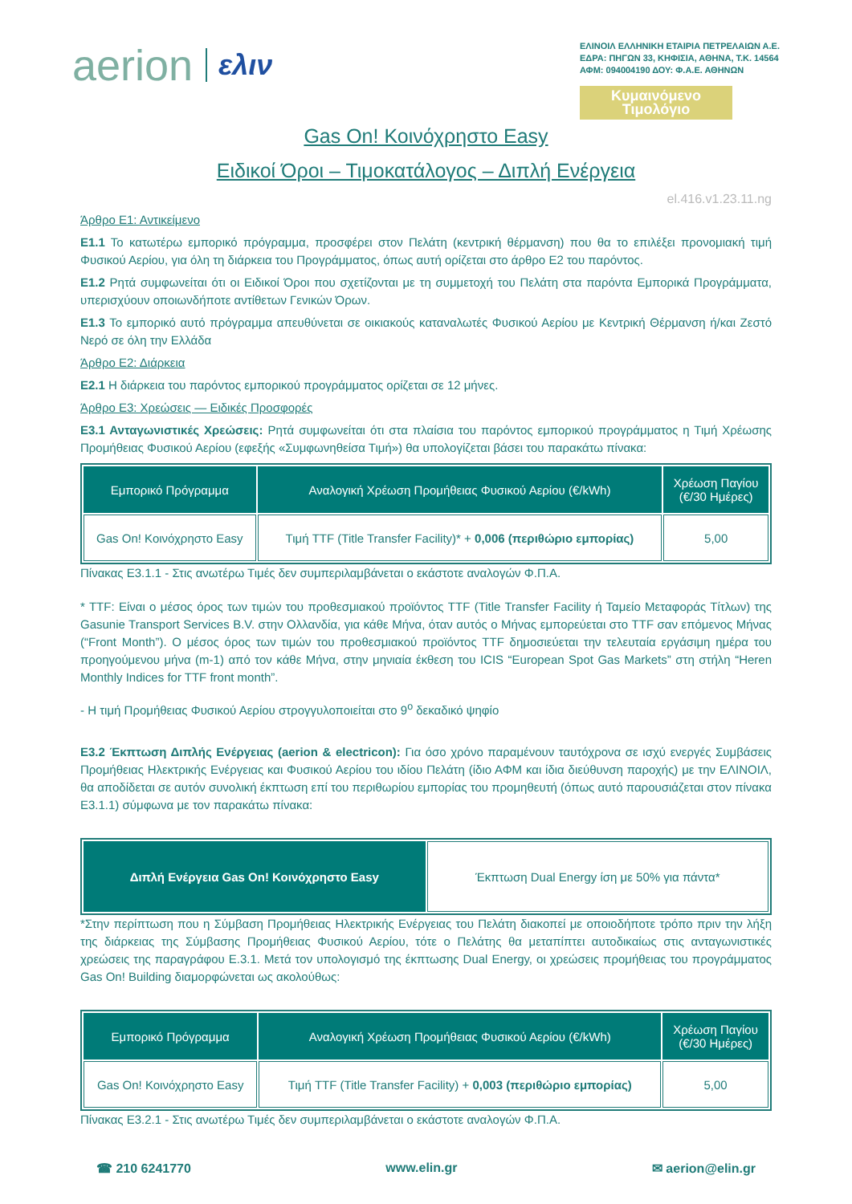aerion ελιν
ΕΛΙΝΟΙΛ ΕΛΛΗΝΙΚΗ ΕΤΑΙΡΙΑ ΠΕΤΡΕΛΑΙΩΝ Α.Ε.
ΕΔΡΑ: ΠΗΓΩΝ 33, ΚΗΦΙΣΙΑ, ΑΘΗΝΑ, Τ.Κ. 14564
ΑΦΜ: 094004190 ΔΟΥ: Φ.Α.Ε. ΑΘΗΝΩΝ
Κυμαινόμενο Τιμολόγιο
Gas On! Κοινόχρηστο Easy
Ειδικοί Όροι – Τιμοκατάλογος – Διπλή Ενέργεια
el.416.v1.23.11.ng
Άρθρο Ε1: Αντικείμενο
Ε1.1 Το κατωτέρω εμπορικό πρόγραμμα, προσφέρει στον Πελάτη (κεντρική θέρμανση) που θα το επιλέξει προνομιακή τιμή Φυσικού Αερίου, για όλη τη διάρκεια του Προγράμματος, όπως αυτή ορίζεται στο άρθρο Ε2 του παρόντος.
Ε1.2 Ρητά συμφωνείται ότι οι Ειδικοί Όροι που σχετίζονται με τη συμμετοχή του Πελάτη στα παρόντα Εμπορικά Προγράμματα, υπερισχύουν οποιωνδήποτε αντίθετων Γενικών Όρων.
Ε1.3 Το εμπορικό αυτό πρόγραμμα απευθύνεται σε οικιακούς καταναλωτές Φυσικού Αερίου με Κεντρική Θέρμανση ή/και Ζεστό Νερό σε όλη την Ελλάδα
Άρθρο Ε2: Διάρκεια
Ε2.1 Η διάρκεια του παρόντος εμπορικού προγράμματος ορίζεται σε 12 μήνες.
Άρθρο Ε3: Χρεώσεις — Ειδικές Προσφορές
Ε3.1 Ανταγωνιστικές Χρεώσεις: Ρητά συμφωνείται ότι στα πλαίσια του παρόντος εμπορικού προγράμματος η Τιμή Χρέωσης Προμήθειας Φυσικού Αερίου (εφεξής «Συμφωνηθείσα Τιμή») θα υπολογίζεται βάσει του παρακάτω πίνακα:
| Εμπορικό Πρόγραμμα | Αναλογική Χρέωση Προμήθειας Φυσικού Αερίου (€/kWh) | Χρέωση Παγίου (€/30 Ημέρες) |
| --- | --- | --- |
| Gas On! Κοινόχρηστο Easy | Τιμή TTF (Title Transfer Facility)* + 0,006 (περιθώριο εμπορίας) | 5,00 |
Πίνακας Ε3.1.1 - Στις ανωτέρω Τιμές δεν συμπεριλαμβάνεται ο εκάστοτε αναλογών Φ.Π.Α.
* TTF: Είναι ο μέσος όρος των τιμών του προθεσμιακού προϊόντος TTF (Title Transfer Facility ή Ταμείο Μεταφοράς Τίτλων) της Gasunie Transport Services B.V. στην Ολλανδία, για κάθε Μήνα, όταν αυτός ο Μήνας εμπορεύεται στο TTF σαν επόμενος Μήνας (“Front Month”). Ο μέσος όρος των τιμών του προθεσμιακού προϊόντος TTF δημοσιεύεται την τελευταία εργάσιμη ημέρα του προηγούμενου μήνα (m-1) από τον κάθε Μήνα, στην μηνιαία έκθεση του ICIS “European Spot Gas Markets” στη στήλη “Heren Monthly Indices for TTF front month”.
- Η τιμή Προμήθειας Φυσικού Αερίου στρογγυλοποιείται στο 9<sup>ο</sup> δεκαδικό ψηφίο
Ε3.2 Έκπτωση Διπλής Ενέργειας (aerion & electricon): Για όσο χρόνο παραμένουν ταυτόχρονα σε ισχύ ενεργές Συμβάσεις Προμήθειας Ηλεκτρικής Ενέργειας και Φυσικού Αερίου του ιδίου Πελάτη (ίδιο ΑΦΜ και ίδια διεύθυνση παροχής) με την ΕΛΙΝΟΙΛ, θα αποδίδεται σε αυτόν συνολική έκπτωση επί του περιθωρίου εμπορίας του προμηθευτή (όπως αυτό παρουσιάζεται στον πίνακα Ε3.1.1) σύμφωνα με τον παρακάτω πίνακα:
| Διπλή Ενέργεια Gas On! Κοινόχρηστο Easy | Έκπτωση Dual Energy ίση με 50% για πάντα* |
*Στην περίπτωση που η Σύμβαση Προμήθειας Ηλεκτρικής Ενέργειας του Πελάτη διακοπεί με οποιοδήποτε τρόπο πριν την λήξη της διάρκειας της Σύμβασης Προμήθειας Φυσικού Αερίου, τότε ο Πελάτης θα μεταπίπτει αυτοδικαίως στις ανταγωνιστικές χρεώσεις της παραγράφου Ε.3.1. Μετά τον υπολογισμό της έκπτωσης Dual Energy, οι χρεώσεις προμήθειας του προγράμματος Gas On! Building διαμορφώνεται ως ακολούθως:
| Εμπορικό Πρόγραμμα | Αναλογική Χρέωση Προμήθειας Φυσικού Αερίου (€/kWh) | Χρέωση Παγίου (€/30 Ημέρες) |
| --- | --- | --- |
| Gas On! Κοινόχρηστο Easy | Τιμή TTF (Title Transfer Facility) + 0,003 (περιθώριο εμπορίας) | 5,00 |
Πίνακας Ε3.2.1 - Στις ανωτέρω Τιμές δεν συμπεριλαμβάνεται ο εκάστοτε αναλογών Φ.Π.Α.
☎ 210 6241770 www.elin.gr ✉ aerion@elin.gr